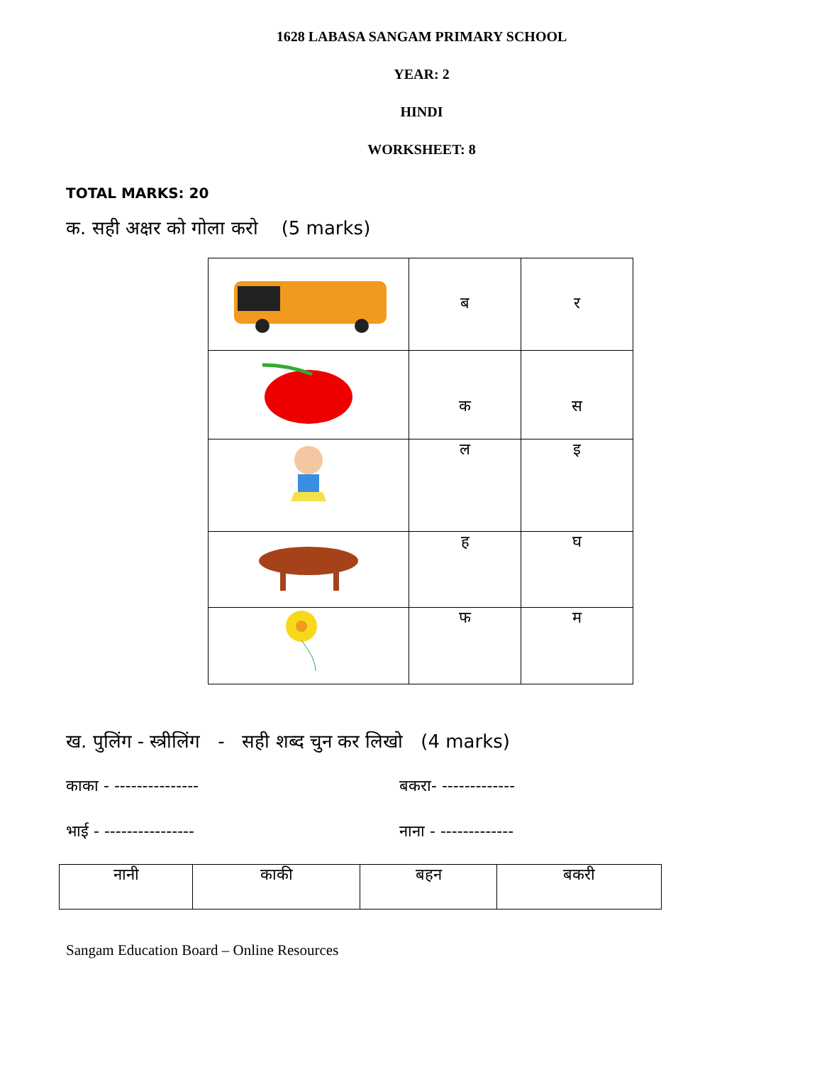1628 LABASA SANGAM PRIMARY SCHOOL
YEAR: 2
HINDI
WORKSHEET: 8
TOTAL MARKS: 20
क. सही अक्षर को गोला करो (5 marks)
| | ब | र |
| | क | स |
| | ल | इ |
| | ह | घ |
| | फ | म |
ख. पुलिंग - स्त्रीलिंग - सही शब्द चुन कर लिखो (4 marks)
काका - --------------- बकरा- -------------
भाई - ---------------- नाना - -------------
| नानी | काकी | बहन | बकरी |
Sangam Education Board – Online Resources